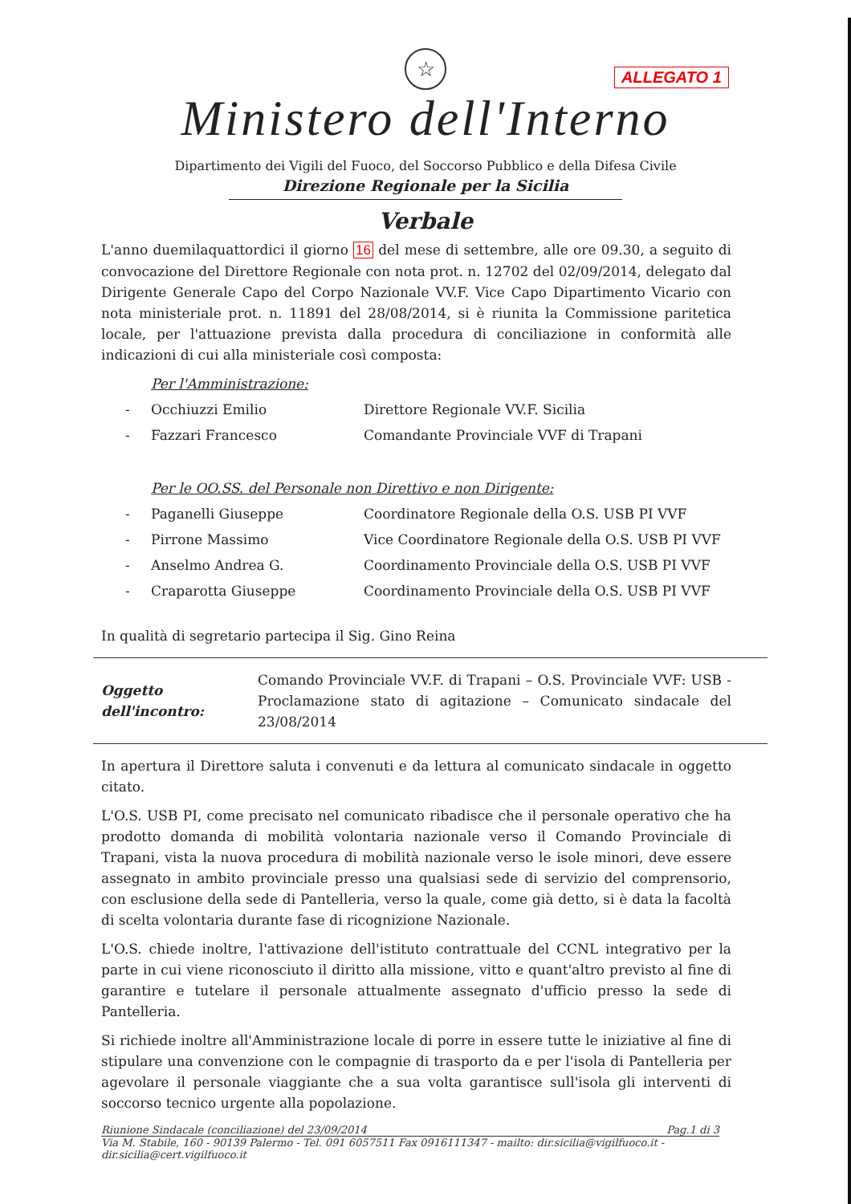ALLEGATO 1
☆
Ministero dell'Interno
Dipartimento dei Vigili del Fuoco, del Soccorso Pubblico e della Difesa Civile
Direzione Regionale per la Sicilia
Verbale
L'anno duemilaquattordici il giorno 16 del mese di settembre, alle ore 09.30, a seguito di convocazione del Direttore Regionale con nota prot. n. 12702 del 02/09/2014, delegato dal Dirigente Generale Capo del Corpo Nazionale VV.F. Vice Capo Dipartimento Vicario con nota ministeriale prot. n. 11891 del 28/08/2014, si è riunita la Commissione paritetica locale, per l'attuazione prevista dalla procedura di conciliazione in conformità alle indicazioni di cui alla ministeriale così composta:
Per l'Amministrazione:
- Occhiuzzi Emilio Direttore Regionale VV.F. Sicilia
- Fazzari Francesco Comandante Provinciale VVF di Trapani
Per le OO.SS. del Personale non Direttivo e non Dirigente:
- Paganelli Giuseppe Coordinatore Regionale della O.S. USB PI VVF
- Pirrone Massimo Vice Coordinatore Regionale della O.S. USB PI VVF
- Anselmo Andrea G. Coordinamento Provinciale della O.S. USB PI VVF
- Craparotta Giuseppe Coordinamento Provinciale della O.S. USB PI VVF
In qualità di segretario partecipa il Sig. Gino Reina
Oggetto dell'incontro: Comando Provinciale VV.F. di Trapani – O.S. Provinciale VVF: USB - Proclamazione stato di agitazione – Comunicato sindacale del 23/08/2014
In apertura il Direttore saluta i convenuti e da lettura al comunicato sindacale in oggetto citato.
L'O.S. USB PI, come precisato nel comunicato ribadisce che il personale operativo che ha prodotto domanda di mobilità volontaria nazionale verso il Comando Provinciale di Trapani, vista la nuova procedura di mobilità nazionale verso le isole minori, deve essere assegnato in ambito provinciale presso una qualsiasi sede di servizio del comprensorio, con esclusione della sede di Pantelleria, verso la quale, come già detto, si è data la facoltà di scelta volontaria durante fase di ricognizione Nazionale.
L'O.S. chiede inoltre, l'attivazione dell'istituto contrattuale del CCNL integrativo per la parte in cui viene riconosciuto il diritto alla missione, vitto e quant'altro previsto al fine di garantire e tutelare il personale attualmente assegnato d'ufficio presso la sede di Pantelleria.
Si richiede inoltre all'Amministrazione locale di porre in essere tutte le iniziative al fine di stipulare una convenzione con le compagnie di trasporto da e per l'isola di Pantelleria per agevolare il personale viaggiante che a sua volta garantisce sull'isola gli interventi di soccorso tecnico urgente alla popolazione.
Riunione Sindacale (conciliazione) del 23/09/2014 Pag.1 di 3
Via M. Stabile, 160 - 90139 Palermo - Tel. 091 6057511 Fax 0916111347 - mailto: dir.sicilia@vigilfuoco.it - dir.sicilia@cert.vigilfuoco.it